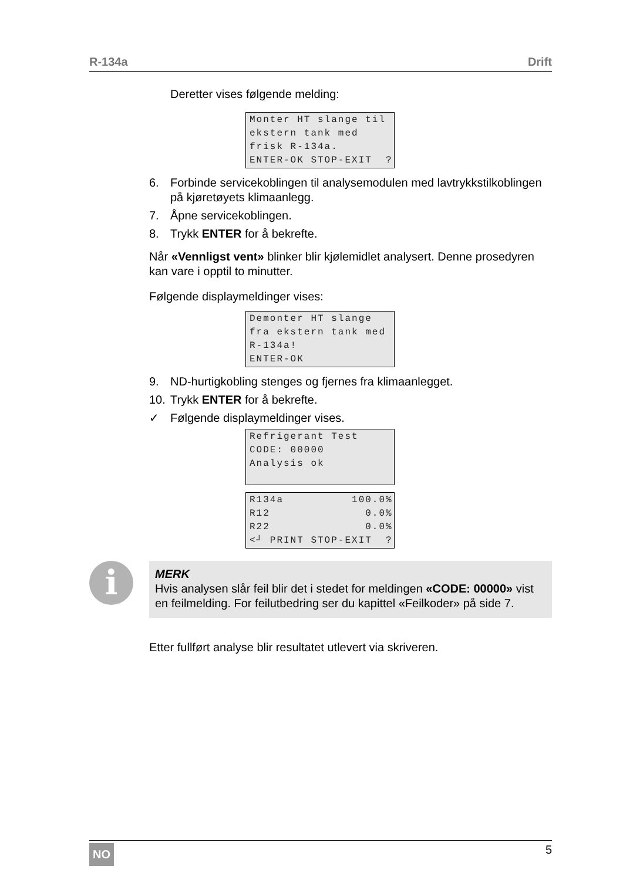R-134a Drift
Deretter vises følgende melding:
Monter HT slange til ekstern tank med frisk R-134a. ENTER-OK STOP-EXIT ?
6. Forbinde servicekoblingen til analysemodulen med lavtrykkstilkoblingen på kjøretøyets klimaanlegg.
7. Åpne servicekoblingen.
8. Trykk ENTER for å bekrefte.
Når «Vennligst vent» blinker blir kjølemidlet analysert. Denne prosedyren kan vare i opptil to minutter.
Følgende displaymeldinger vises:
Demonter HT slange fra ekstern tank med R-134a! ENTER-OK
9. ND-hurtigkobling stenges og fjernes fra klimaanlegget.
10. Trykk ENTER for å bekrefte.
✓ Følgende displaymeldinger vises.
Refrigerant Test CODE: 00000 Analysis ok
R134a 100.0% R12 0.0% R22 0.0% <┘ PRINT STOP-EXIT ?
i
MERK
Hvis analysen slår feil blir det i stedet for meldingen «CODE: 00000» vist en feilmelding. For feilutbedring ser du kapittel «Feilkoder» på side 7.
Etter fullført analyse blir resultatet utlevert via skriveren.
NO 5